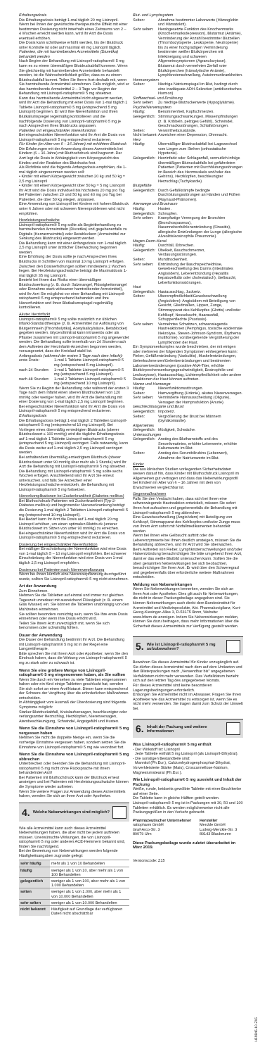Erhaltungsdosis
Die Erhaltungsdosis beträgt 1-mal täglich 20 mg Lisinopril. Wenn bei Ihnen der gewünschte therapeutische Effekt mit einer bestimmten Dosierung nicht innerhalb eines Zeitraums von 2 – 4 Wochen erreicht werden kann, wird Ihr Arzt die Dosis eventuell erhöhen.
Die Dosis kann schrittweise erhöht werden, bis der Blutdruck unter Kontrolle ist oder auf maximal 40 mg Lisinopril täglich.
Patienten, die mit harntreibenden Arzneimitteln (Diuretika) behandelt werden
Nach Beginn der Behandlung mit Lisinopril-ratiopharm® 5 mg kann es zu einem übermäßigen Blutdruckabfall kommen. Wenn Sie gleichzeitig mit harntreibenden Arzneimitteln behandelt werden, ist die Wahrscheinlichkeit größer, dass es zu einem Blutdruckabfall kommt. Teilen Sie Ihrem Arzt deshalb mit, wenn Sie harntreibende Arzneimittel einnehmen. Falls möglich, wird er das harntreibende Arzneimittel 2 – 3 Tage vor Beginn der Behandlung mit Lisinopril-ratiopharm® 5 mg absetzen.
Kann das harntreibende Arzneimittel nicht abgesetzt werden, wird Ihr Arzt die Behandlung mit einer Dosis von 1-mal täglich 1 Tablette Lisinopril-ratiopharm® 5 mg (entsprechend 5 mg Lisinopril) beginnen. Er wird Ihre Nierenfunktion und Ihren Blutkaliumspiegel regelmäßig kontrollieren und die nachfolgende Dosierung von Lisinopril-ratiopharm® 5 mg je nach Ansprechen Ihres Blutdrucks anpassen.
Patienten mit eingeschränkter Nierenfunktion
Bei eingeschränkter Nierenfunktion wird Ihr Arzt die Dosis von Lisinopril-ratiopharm® 5 mg entsprechend reduzieren.
Für Kinder (im Alter von 6 – 16 Jahren) mit erhöhtem Blutdruck
Die Erfahrungen mit der Anwendung dieses Arzneimittels bei Kindern (6 – 16 Jahre) mit Bluthochdruck sind begrenzt. Der Arzt legt die Dosis in Abhängigkeit vom Körpergewicht des Kindes und der Reaktion des Blutdrucks fest.
Als Richtlinie wird die folgende Anfangsdosis empfohlen, die 1-mal täglich eingenommen werden soll:
• Kinder mit einem Körpergewicht zwischen 20 kg und 50 kg = 2,5 mg Lisinopril
• Kinder mit einem Körpergewicht über 50 kg = 5 mg Lisinopril
Ihr Arzt wird die Dosis individuell bis höchstens 20 mg pro Tag bei Patienten zwischen 20 und 50 kg und 40 mg pro Tag bei Patienten, die über 50 kg wiegen, anpassen.
Eine Anwendung von Lisinopril bei Kindern mit hohem Blutdruck unter 6 Jahren oder mit schweren Nierenproblemen wird nicht empfohlen.
Herzleistungsschwäche
Lisinopril-ratiopharm® 5 mg sollte als Begleitbehandlung zu harntreibenden Arzneimitteln (Diuretika) und gegebenenfalls zu Digitalis (Herzarzneimittel) oder Betablockern (Arzneimittel zur Senkung des Blutdrucks) eingesetzt werden.
Die Behandlung kann mit einer Anfangsdosis von 1-mal täglich 2,5 mg Lisinopril unter ärztlicher Überwachung begonnen werden.
Eine Erhöhung der Dosis sollte je nach Ansprechen Ihres Blutdrucks in Schritten von maximal 10 mg Lisinopril erfolgen. Zwischen den Dosiserhöhungen sollten mindestens 2 Wochen liegen. Bei Herzleistungsschwäche beträgt die Maximaldosis 1-mal täglich 35 mg Lisinopril.
Besteht bei Ihnen das Risiko einer übermäßigen Blutdrucksenkung (z. B. durch Salzmangel, Flüssigkeitsmangel oder Einnahme stark wirksamer harntreibender Arzneimittel), wird Ihr Arzt Sie möglichst vor einer Behandlung mit Lisinopril-ratiopharm® 5 mg entsprechend behandeln und Ihre Nierenfunktion und Ihren Blutkaliumspiegel regelmäßig kontrollieren.
Akuter Herzinfarkt
Lisinopril-ratiopharm® 5 mg sollte zusätzlich zur üblichen Infarkt-Standardtherapie (z. B. Arzneimittel zur Auflösung von Blutgerinnseln [Thrombolytika], Acetylsalicylsäure, Betablocker) gegeben werden. Glyceroltrinitrat kann intravenös oder als Pflaster zusammen mit Lisinopril-ratiopharm® 5 mg angewendet werden. Die Behandlung sollte innerhalb von 24 Stunden nach dem Auftreten der Herzinfarkt-Anzeichen begonnen werden, vorausgesetzt, dass der Kreislauf stabil ist.
Anfangsdosis (während der ersten 3 Tage nach dem Infarkt):
erste Dosis: 1-mal 1 Tablette Lisinopril-ratiopharm® 5 mg (entsprechend 5 mg Lisinopril).
nach 24 Stunden: 1-mal 1 Tablette Lisinopril-ratiopharm® 5 mg (entsprechend 5 mg Lisinopril).
nach 48 Stunden: 1-mal 2 Tabletten Lisinopril-ratiopharm® 5 mg (entsprechend 10 mg Lisinopril).
Wenn Sie zu Beginn der Behandlung oder während der ersten 3 Tage nach dem Infarkt einen oberen Blutdruckwert von 120 mmHg oder weniger haben, wird Ihr Arzt die Behandlung mit einer Dosierung von 1-mal täglich 2,5 mg Lisinopril beginnen.
Bei eingeschränkter Nierenfunktion wird Ihr Arzt die Dosis von Lisinopril-ratiopharm® 5 mg entsprechend reduzieren.
Erhaltungsdosis
Die Erhaltungsdosis beträgt 1-mal täglich 2 Tabletten Lisinopril-ratiopharm® 5 mg (entsprechend 10 mg Lisinopril). Bei Vorliegen eines übermäßig erniedrigten Blutdrucks (oberer Blutdruckwert ≤ 100 mmHg) wird die tägliche Erhaltungsdosis auf 1-mal täglich 1 Tablette Lisinopril-ratiopharm® 5 mg (entsprechend 5 mg Lisinopril) verringert. Falls notwendig, kann die Dosis weiter auf 1-mal täglich 2,5 mg Lisinopril verringert werden.
Bei anhaltendem übermäßig erniedrigtem Blutdruck (oberer Blutdruckwert unter 90 mmHg über mehr als 1 Stunde) wird Ihr Arzt die Behandlung mit Lisinopril-ratiopharm® 5 mg absetzen.
Die Behandlung mit Lisinopril-ratiopharm® 5 mg sollte sechs Wochen erfolgen. Anschließend wird Ihr Arzt Sie erneut untersuchen, und falls Sie Anzeichen einer Herzleistungsschwäche entwickeln, die Behandlung mit Lisinopril-ratiopharm® 5 mg fortsetzen.
Nierenkomplikationen bei Zuckerkrankheit (Diabetes mellitus)
Bei Bluthochdruck-Patienten mit Zuckerkrankheit (Typ-2-Diabetes mellitus) und beginnender Nierenerkrankung beträgt die Dosierung 1-mal täglich 2 Tabletten Lisinopril-ratiopharm® 5 mg (entsprechend 10 mg Lisinopril).
Bei Bedarf kann Ihr Arzt die Dosis auf 1-mal täglich 20 mg Lisinopril erhöhen, um einen optimalen Blutdruck (unterer Blutdruckwert im Sitzen von unter 90 mmHg) zu erreichen.
Bei eingeschränkter Nierenfunktion wird Ihr Arzt die Dosis von Lisinopril-ratiopharm® 5 mg entsprechend reduzieren.
Dosierung bei eingeschränkter Nierenfunktion
Bei mäßiger Einschränkung der Nierenfunktion wird eine Dosis von 1-mal täglich 5 – 10 mg Lisinopril empfohlen. Bei schwerer Einschränkung der Nierenfunktion wird eine Dosis von 1-mal täglich 2,5 mg Lisinopril empfohlen.
Dosierung bei Patienten nach Nierenverpflanzung
Wenn bei Ihnen kürzlich eine Nierenverpflanzung durchgeführt wurde, sollten Sie Lisinopril-ratiopharm® 5 mg nicht einnehmen.
Art der Anwendung
Zum Einnehmen.
Nehmen Sie die Tabletten auf einmal und immer zur gleichen Tageszeit unzerkaut mit ausreichend Flüssigkeit (z. B. einem Glas Wasser) ein. Sie können die Tabletten unabhängig von den Mahlzeiten einnehmen.
Sie sollten besonders vorsichtig sein, wenn Sie Ihre erste Dosis einnehmen oder wenn Ihre Dosis erhöht wird.
Teilen Sie Ihrem Arzt unverzüglich mit, wenn Sie sich benommen oder schwindlig fühlen.
Dauer der Anwendung
Die Dauer der Behandlung bestimmt Ihr Arzt. Die Behandlung mit Lisinopril-ratiopharm® 5 mg ist in der Regel eine Langzeittherapie.
Bitte sprechen Sie mit Ihrem Arzt oder Apotheker, wenn Sie den Eindruck haben, dass die Wirkung von Lisinopril-ratiopharm® 5 mg zu stark oder zu schwach ist.
Wenn Sie eine größere Menge von Lisinopril-ratiopharm® 5 mg eingenommen haben, als Sie sollten
Wenn Sie durch ein Versehen zu viele Tabletten eingenommen haben oder ein Kind einige Tabletten geschluckt hat, wenden Sie sich sofort an einen Arzt/Notarzt. Dieser kann entsprechend der Schwere der Vergiftung über die erforderlichen Maßnahmen entscheiden.
In Abhängigkeit vom Ausmaß der Überdosierung sind folgende Symptome möglich:
Starker Blutdruckabfall, Kreislaufversagen, beschleunigter oder verlangsamter Herzschlag, Herzklopfen, Nierenversagen, Atembeschleunigung, Schwindel, Angstgefühl und Husten.
Wenn Sie die Einnahme von Lisinopril-ratiopharm® 5 mg vergessen haben
Nehmen Sie nicht die doppelte Menge ein, wenn Sie die vorherige Einnahme vergessen haben, sondern setzen Sie die Einnahme von Lisinopril-ratiopharm® 5 mg wie verordnet fort.
Wenn Sie die Einnahme von Lisinopril-ratiopharm® 5 mg abbrechen
Unterbrechen oder beenden Sie die Behandlung mit Lisinopril-ratiopharm® 5 mg nicht ohne Rücksprache mit Ihrem behandelnden Arzt!
Bei Patienten mit Bluthochdruck kann der Blutdruck erneut ansteigen und bei Patienten mit Herzleistungsschwäche können die Symptome wieder auftreten.
Wenn Sie weitere Fragen zur Anwendung dieses Arzneimittels haben, wenden Sie sich an Ihren Arzt oder Apotheker.
4. Welche Nebenwirkungen sind möglich?
Wie alle Arzneimittel kann auch dieses Arzneimittel Nebenwirkungen haben, die aber nicht bei jedem auftreten müssen. Unerwünschte Wirkungen, die von Lisinopril-ratiopharm® 5 mg oder anderen ACE-Hemmern bekannt sind, finden Sie nachfolgend.
Bei der Bewertung von Nebenwirkungen werden folgende Häufigkeitsangaben zugrunde gelegt:
| sehr häufig | mehr als 1 von 10 Behandelten |
| häufig | weniger als 1 von 10, aber mehr als 1 von 100 Behandelten |
| gelegentlich | weniger als 1 von 100, aber mehr als 1 von 1.000 Behandelten |
| selten | weniger als 1 von 1.000, aber mehr als 1 von 10.000 Behandelten |
| sehr selten | weniger als 1 von 10.000 Behandelten |
| nicht bekannt | Häufigkeit auf Grundlage der verfügbaren Daten nicht abschätzbar |
Blut- und Lymphsystem
Selten: Abnahme bestimmter Laborwerte (Hämoglobin und Hämatokrit).
Sehr selten: Herabgesetzte Funktion des Knochenmarks (Knochenmarksdepression), Blutarmut (Anämie), Verminderung der Anzahl bestimmter Blutzellen (Thrombozytopenie, Leukopenie, Neutropenie) bis zu einer hochgradigen Verminderung bestimmter weißer Blutkörperchen mit Infektneigung und schweren Allgemeinsymptomen (Agranulozytose), Blutarmut durch vermehrten Zerfall roter Blutkörperchen (hämolytische Anämie), Lymphknotenschwellung, Autoimmunkrankheiten.
Hormonsystem
Selten: Niedrige Natriumspiegel im Blut, bedingt durch eine inadäquate ADH-Sekretion (antidiuretisches Hormon).
Stoffwechsel- und Ernährung
Sehr selten: Zu niedrige Blutzuckerwerte (Hypoglykämie).
Psyche/Nervensystem
Häufig: Benommenheit, Kopfschmerzen.
Gelegentlich: Stimmungsschwankungen, Missempfindungen (z. B. Kribbeln, pelziges Gefühl), Schwindel, Geschmacksstörungen, Schlafstörungen.
Selten: Verwirrtheitszustände.
Nicht bekannt: Anzeichen einer Depression, Ohnmacht.
Herz
Häufig: Übermäßiger Blutdruckabfall bei Lagewechsel vom Liegen zum Stehen (orthostatische Hypotonie).
Gelegentlich: Herzinfarkt oder Schlaganfall, vermutlich infolge übermäßigen Blutruckabfalls bei gefährdeten Patienten (Patienten mit Durchblutungsstörungen im Bereich des Herzmuskels und/oder des Gehirns), Herzklopfen, beschleunigter Herzschlag (Tachykardie).
Blutgefäße
Gelegentlich: Durch Gefäßkrämpfe bedingte Durchblutungsstörungen an Händen und Füßen (Raynaud-Phänomen).
Atemwege und Brustraum
Häufig: Husten.
Gelegentlich: Schnupfen.
Sehr selten: Krampfartige Verengung der Bronchien (Bronchospasmus), Nasennebenhöhlenentzündung (Sinusitis), allergische Entzündungen der Lunge (allergische Alveolitis/eosinophile Pneumonie).
Magen-Darm-Kanal
Häufig: Durchfall, Erbrechen.
Gelegentlich: Übelkeit, Bauchschmerzen, Verdauungsstörungen.
Selten: Mundtrockenheit.
Sehr selten: Entzündung der Bauchspeicheldrüse, Gewebeschwellung des Darms (intestinales Angioödem), Leberentzündung (Hepatitis hepatozellulär oder cholestatisch), Gelbsucht, Leberfunktionsstörungen.
Haut
Gelegentlich: Hautausschlag, Juckreiz.
Selten: Überempfindlichkeit/Gewebeschwellung (Angioödem): Angioödem mit Beteiligung von Gesicht, Gliedmaßen, Lippen, Zunge, Stimmapparat des Kehlkopfes (Glottis) und/oder Kehlkopf, Nesselsucht, Haarausfall, Schuppenflechte (Psoriasis).
Sehr selten: Vermehrtes Schwitzen, schwerwiegende Hautreaktionen (Pemphigus, toxische epidermale Nekrolyse, Steven-Johnson-Syndrom, Erythema multiforme), vorübergehende Vergrößerung der Lymphknoten der Haut.
Ein Symptomenkomplex wurde beschrieben, der mit einigen oder mehreren der folgenden Symptomen einhergehen kann: Fieber, Gefäßentzündung (Vaskulitis), Muskelentzündungen, Gelenkschmerzen/Gelenkentzündungen und bestimmten Laborwertveränderungen (positive ANA-Titer, erhöhte Blutkörperchensenkungsgeschwindigkeit, Eosinophilie und Leukozytose), Hautausschlag, Lichtempfindlichkeit oder andere Reaktionen der Haut können auftreten.
Nieren und Harnwege
Häufig: Nierenfunktionsstörungen.
Selten: Harnvergiftung (Urämie), akutes Nierenversagen.
Sehr selten: Verminderte Harnausscheidung (Oligurie), Versagen der Harnproduktion (Anurie).
Geschlechtsorgane und Brust
Gelegentlich: Impotenz.
Selten: Vergrößerung der Brust bei Männern (Gynäkomastie).
Allgemeines
Gelegentlich: Müdigkeit, Schwäche.
Untersuchungen
Gelegentlich: Anstieg des Blutharnstoffs und des Serumkreatinins, erhöhte Leberwerte, erhöhte Kaliumwerte im Blut.
Selten: Anstieg des Serumbilirubins (Leberwert), Abnahme der Natriumwerte im Blut.
Kinder
Die aus klinischen Studien vorliegenden Sicherheitsdaten weisen darauf hin, dass Kinder mit Bluthochdruck Lisinopril im Allgemeinen gut vertragen und dass das Nebenwirkungsprofil bei Kindern im Alter von 6 – 16 Jahren mit dem von Erwachsenen vergleichbar ist.
Gegenmaßnahmen
Falls Sie den Verdacht haben, dass sich bei Ihnen eine schwerwiegende Hautreaktion entwickelt, müssen Sie sofort Ihren Arzt aufsuchen und gegebenenfalls die Behandlung mit Lisinopril-ratiopharm® 5 mg abbrechen.
Eine Gewebeschwellung (Angioödem) mit Beteiligung von Kehlkopf, Stimmapparat des Kehlkopfes und/oder Zunge muss von Ihrem Arzt sofort mit Notfallmedikamenten behandelt werden.
Wenn bei Ihnen eine Gelbsucht auftritt oder die Leberenzymwerte bei Ihnen deutlich ansteigen, müssen Sie die Behandlung abbrechen, und Ihr Arzt wird Sie überwachen.
Beim Auftreten von Fieber, Lymphknotenschwellungen und/oder Halsentzündung benachrichtigen Sie bitte umgehend Ihren Arzt, damit er das weiße Blutbild untersuchen kann. Sollten Sie die oben genannten Nebenwirkungen bei sich beobachten, benachrichtigen Sie Ihren Arzt. Er wird über den Schweregrad und gegebenenfalls über erforderliche weitere Maßnahmen entscheiden.
Meldung von Nebenwirkungen
Wenn Sie Nebenwirkungen bemerken, wenden Sie sich an Ihren Arzt oder Apotheker. Dies gilt auch für Nebenwirkungen, die nicht in dieser Packungsbeilage angegeben sind. Sie können Nebenwirkungen auch direkt dem Bundesinstitut für Arzneimittel und Medizinprodukte, Abt. Pharmakovigilanz, Kurt-Georg-Kiesinger-Allee 3, D-53175 Bonn, Website: www.bfarm.de anzeigen. Indem Sie Nebenwirkungen melden, können Sie dazu beitragen, dass mehr Informationen über die Sicherheit dieses Arzneimittels zur Verfügung gestellt werden.
5. Wie ist Lisinopril-ratiopharm® 5 mg aufzubewahren?
Bewahren Sie dieses Arzneimittel für Kinder unzugänglich auf.
Sie dürfen dieses Arzneimittel nach dem auf dem Umkarton und den Blisterpackungen nach „Verwendbar bis" angegebenen Verfalldatum nicht mehr verwenden. Das Verfalldatum bezieht sich auf den letzten Tag des angegebenen Monats.
Für dieses Arzneimittel sind keine besonderen Lagerungsbedingungen erforderlich.
Entsorgen Sie Arzneimittel nicht im Abwasser. Fragen Sie Ihren Apotheker wie das Arzneimittel zu entsorgen ist, wenn Sie es nicht mehr verwenden. Sie tragen damit zum Schutz der Umwelt bei.
6. Inhalt der Packung und weitere Informationen
Was Lisinopril-ratiopharm® 5 mg enthält
- Der Wirkstoff ist: Lisinopril
Jede Tablette enthält 5 mg Lisinopril (als Lisinopril-Dihydrat).
- Die sonstigen Bestandteile sind:
Mannitol (Ph.Eur.), Calciumhydrogenphosphat-Dihydrat, Vorverkleisterte Stärke (Mais), Croscarmellose-Natrium, Magnesiumstearat (Ph.Eur.).
Wie Lisinopril-ratiopharm® 5 mg aussieht und Inhalt der Packung
Weiße, runde, beidseits gewölbte Tablette mit einer Bruchkerbe auf einer Seite.
Die Tablette kann in gleiche Hälften geteilt werden.
Lisinopril-ratiopharm® 5 mg ist in Packungen mit 30, 50 und 100 Tabletten erhältlich. Es werden möglicherweise nicht alle Packungsgrößen in den Verkehr gebracht.
Pharmazeutischer Unternehmer
ratiopharm GmbH
Graf-Arco-Str. 3
89079 Ulm
Hersteller
Merckle GmbH
Ludwig-Merckle-Str. 3
89143 Blaubeuren
Diese Packungsbeilage wurde zuletzt überarbeitet im März 2019.
Versionscode: Z15
H59845.10-Z15